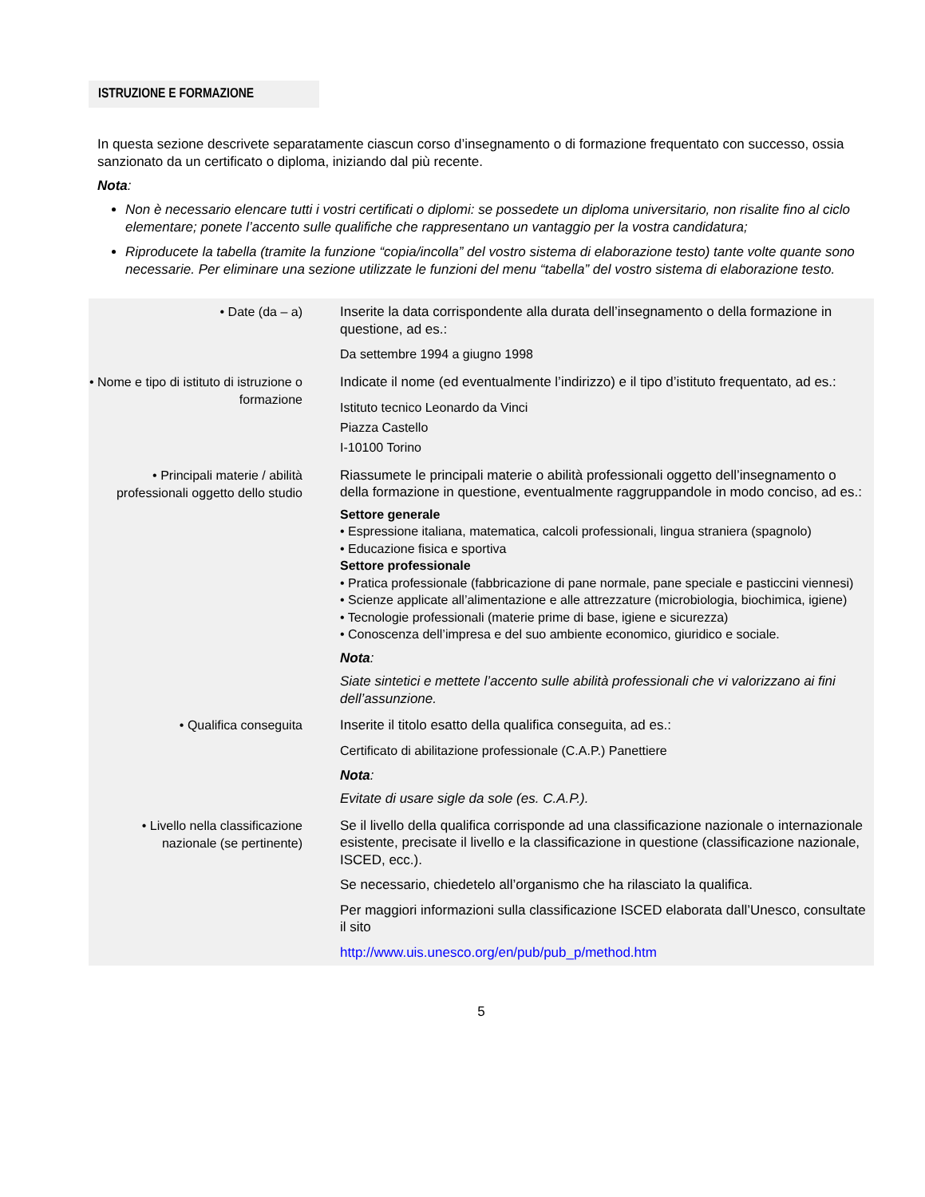ISTRUZIONE E FORMAZIONE
In questa sezione descrivete separatamente ciascun corso d’insegnamento o di formazione frequentato con successo, ossia sanzionato da un certificato o diploma, iniziando dal più recente.
Nota:
Non è necessario elencare tutti i vostri certificati o diplomi: se possedete un diploma universitario, non risalite fino al ciclo elementare; ponete l’accento sulle qualifiche che rappresentano un vantaggio per la vostra candidatura;
Riproducete la tabella (tramite la funzione “copia/incolla” del vostro sistema di elaborazione testo) tante volte quante sono necessarie. Per eliminare una sezione utilizzate le funzioni del menu “tabella” del vostro sistema di elaborazione testo.
| • Date (da – a) | Inserite la data corrispondente alla durata dell’insegnamento o della formazione in questione, ad es.: Da settembre 1994 a giugno 1998 |
| • Nome e tipo di istituto di istruzione o formazione | Indicate il nome (ed eventualmente l’indirizzo) e il tipo d’istituto frequentato, ad es.: Istituto tecnico Leonardo da Vinci Piazza Castello I-10100 Torino |
| • Principali materie / abilità professionali oggetto dello studio | Riassumete le principali materie o abilità professionali oggetto dell’insegnamento o della formazione in questione, eventualmente raggruppandole in modo conciso, ad es.: Settore generale • Espressione italiana, matematica, calcoli professionali, lingua straniera (spagnolo) • Educazione fisica e sportiva Settore professionale • Pratica professionale (fabbricazione di pane normale, pane speciale e pasticcini viennesi) • Scienze applicate all’alimentazione e alle attrezzature (microbiologia, biochimica, igiene) • Tecnologie professionali (materie prime di base, igiene e sicurezza) • Conoscenza dell’impresa e del suo ambiente economico, giuridico e sociale. Nota : Siate sintetici e mettete l’accento sulle abilità professionali che vi valorizzano ai fini dell’assunzione. |
| • Qualifica conseguita | Inserite il titolo esatto della qualifica conseguita, ad es.: Certificato di abilitazione professionale (C.A.P.) Panettiere Nota : Evitate di usare sigle da sole (es. C.A.P.). |
| • Livello nella classificazione nazionale (se pertinente) | Se il livello della qualifica corrisponde ad una classificazione nazionale o internazionale esistente, precisate il livello e la classificazione in questione (classificazione nazionale, ISCED, ecc.). Se necessario, chiedetelo all’organismo che ha rilasciato la qualifica. Per maggiori informazioni sulla classificazione ISCED elaborata dall’Unesco, consultate il sito http://www.uis.unesco.org/en/pub/pub_p/method.htm |
5